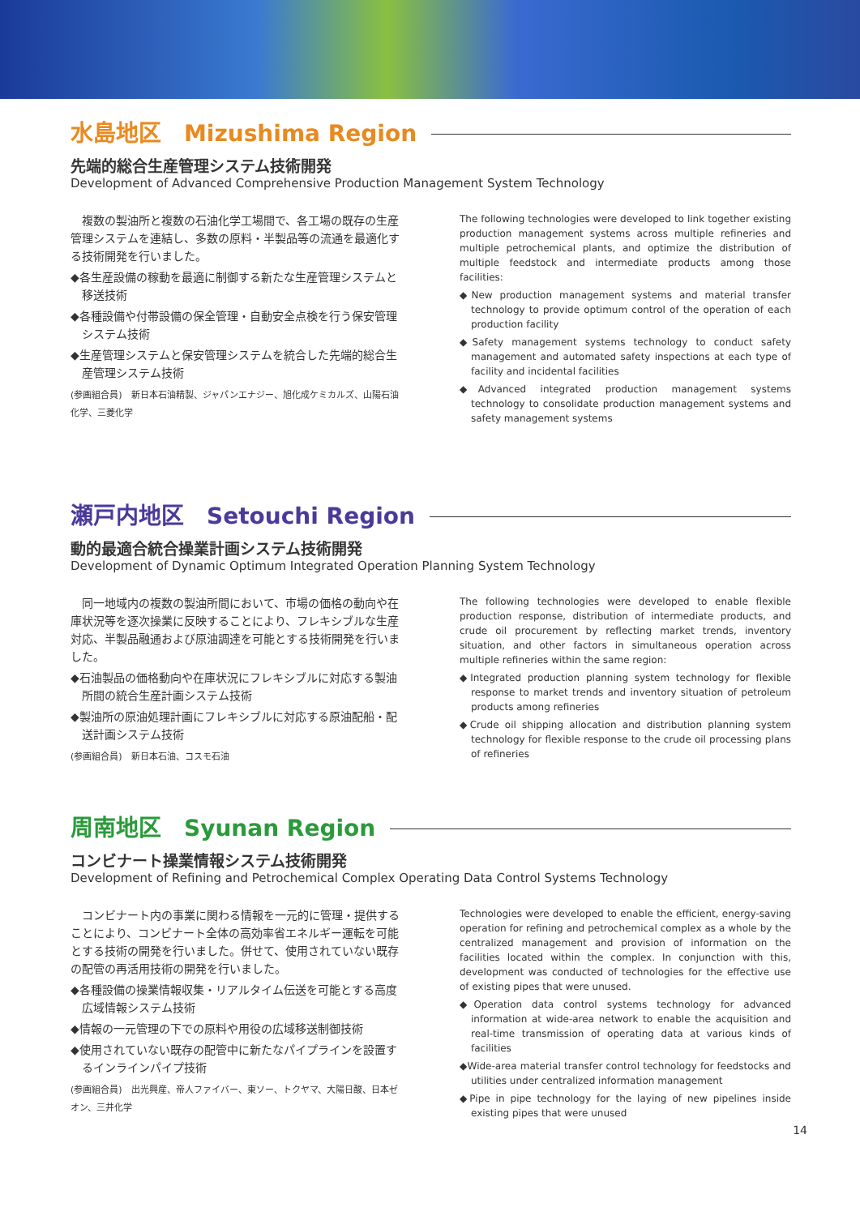水島地区　Mizushima Region
先端的総合生産管理システム技術開発
Development of Advanced Comprehensive Production Management System Technology
　複数の製油所と複数の石油化学工場間で、各工場の既存の生産管理システムを連結し、多数の原料・半製品等の流通を最適化する技術開発を行いました。
◆各生産設備の稼動を最適に制御する新たな生産管理システムと移送技術
◆各種設備や付帯設備の保全管理・自動安全点検を行う保安管理システム技術
◆生産管理システムと保安管理システムを統合した先端的総合生産管理システム技術
(参画組合員)　新日本石油精製、ジャパンエナジー、旭化成ケミカルズ、山陽石油化学、三菱化学
The following technologies were developed to link together existing production management systems across multiple refineries and multiple petrochemical plants, and optimize the distribution of multiple feedstock and intermediate products among those facilities:
◆New production management systems and material transfer technology to provide optimum control of the operation of each production facility
◆Safety management systems technology to conduct safety management and automated safety inspections at each type of facility and incidental facilities
◆Advanced integrated production management systems technology to consolidate production management systems and safety management systems
瀬戸内地区　Setouchi Region
動的最適合統合操業計画システム技術開発
Development of Dynamic Optimum Integrated Operation Planning System Technology
　同一地域内の複数の製油所間において、市場の価格の動向や在庫状況等を逐次操業に反映することにより、フレキシブルな生産対応、半製品融通および原油調達を可能とする技術開発を行いました。
◆石油製品の価格動向や在庫状況にフレキシブルに対応する製油所間の統合生産計画システム技術
◆製油所の原油処理計画にフレキシブルに対応する原油配船・配送計画システム技術
(参画組合員)　新日本石油、コスモ石油
The following technologies were developed to enable flexible production response, distribution of intermediate products, and crude oil procurement by reflecting market trends, inventory situation, and other factors in simultaneous operation across multiple refineries within the same region:
◆Integrated production planning system technology for flexible response to market trends and inventory situation of petroleum products among refineries
◆Crude oil shipping allocation and distribution planning system technology for flexible response to the crude oil processing plans of refineries
周南地区　Syunan Region
コンビナート操業情報システム技術開発
Development of Refining and Petrochemical Complex Operating Data Control Systems Technology
　コンビナート内の事業に関わる情報を一元的に管理・提供することにより、コンビナート全体の高効率省エネルギー運転を可能とする技術の開発を行いました。併せて、使用されていない既存の配管の再活用技術の開発を行いました。
◆各種設備の操業情報収集・リアルタイム伝送を可能とする高度広域情報システム技術
◆情報の一元管理の下での原料や用役の広域移送制御技術
◆使用されていない既存の配管中に新たなパイプラインを設置するインラインパイプ技術
(参画組合員)　出光興産、帝人ファイバー、東ソー、トクヤマ、大陽日酸、日本ゼオン、三井化学
Technologies were developed to enable the efficient, energy-saving operation for refining and petrochemical complex as a whole by the centralized management and provision of information on the facilities located within the complex. In conjunction with this, development was conducted of technologies for the effective use of existing pipes that were unused.
◆Operation data control systems technology for advanced information at wide-area network to enable the acquisition and real-time transmission of operating data at various kinds of facilities
◆Wide-area material transfer control technology for feedstocks and utilities under centralized information management
◆Pipe in pipe technology for the laying of new pipelines inside existing pipes that were unused
14